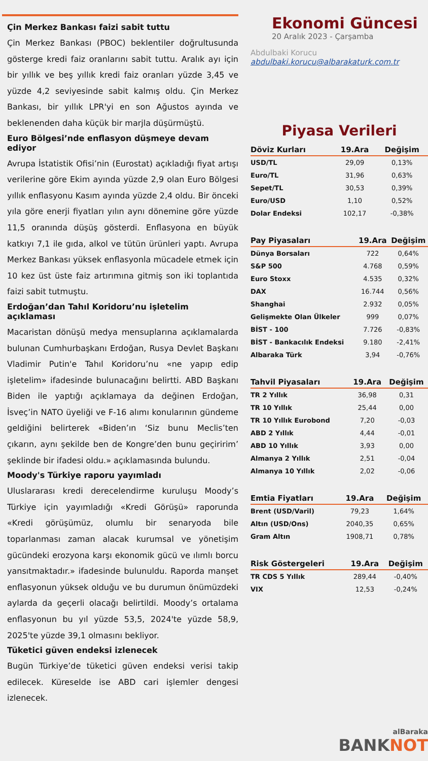Çin Merkez Bankası faizi sabit tuttu
Çin Merkez Bankası (PBOC) beklentiler doğrultusunda gösterge kredi faiz oranlarını sabit tuttu. Aralık ayı için bir yıllık ve beş yıllık kredi faiz oranları yüzde 3,45 ve yüzde 4,2 seviyesinde sabit kalmış oldu. Çin Merkez Bankası, bir yıllık LPR'yi en son Ağustos ayında ve beklenenden daha küçük bir marjla düşürmüştü.
Euro Bölgesi’nde enflasyon düşmeye devam ediyor
Avrupa İstatistik Ofisi’nin (Eurostat) açıkladığı fiyat artışı verilerine göre Ekim ayında yüzde 2,9 olan Euro Bölgesi yıllık enflasyonu Kasım ayında yüzde 2,4 oldu. Bir önceki yıla göre enerji fiyatları yılın aynı dönemine göre yüzde 11,5 oranında düşüş gösterdi. Enflasyona en büyük katkıyı 7,1 ile gıda, alkol ve tütün ürünleri yaptı. Avrupa Merkez Bankası yüksek enflasyonla mücadele etmek için 10 kez üst üste faiz artırımına gitmiş son iki toplantıda faizi sabit tutmuştu.
Erdoğan’dan Tahıl Koridoru’nu işletelim açıklaması
Macaristan dönüşü medya mensuplarına açıklamalarda bulunan Cumhurbaşkanı Erdoğan, Rusya Devlet Başkanı Vladimir Putin'e Tahıl Koridoru’nu «ne yapıp edip işletelim» ifadesinde bulunacağını belirtti. ABD Başkanı Biden ile yaptığı açıklamaya da değinen Erdoğan, İsveç’in NATO üyeliği ve F-16 alımı konularının gündeme geldiğini belirterek «Biden’ın ‘Siz bunu Meclis’ten çıkarın, aynı şekilde ben de Kongre’den bunu geçiririm’ şeklinde bir ifadesi oldu.» açıklamasında bulundu.
Moody's Türkiye raporu yayımladı
Uluslararası kredi derecelendirme kuruluşu Moody’s Türkiye için yayımladığı «Kredi Görüşü» raporunda «Kredi görüşümüz, olumlu bir senaryoda bile toparlanması zaman alacak kurumsal ve yönetişim gücündeki erozyona karşı ekonomik gücü ve ılımlı borcu yansıtmaktadır.» ifadesinde bulunuldu. Raporda manşet enflasyonun yüksek olduğu ve bu durumun önümüzdeki aylarda da geçerli olacağı belirtildi. Moody’s ortalama enflasyonun bu yıl yüzde 53,5, 2024'te yüzde 58,9, 2025'te yüzde 39,1 olmasını bekliyor.
Tüketici güven endeksi izlenecek
Bugün Türkiye’de tüketici güven endeksi verisi takip edilecek. Küreselde ise ABD cari işlemler dengesi izlenecek.
Ekonomi Güncesi
20 Aralık 2023 - Çarşamba
Abdulbaki Korucu
abdulbaki.korucu@albarakaturk.com.tr
Piyasa Verileri
| Döviz Kurları | 19.Ara | Değişim |
| --- | --- | --- |
| USD/TL | 29,09 | 0,13% |
| Euro/TL | 31,96 | 0,63% |
| Sepet/TL | 30,53 | 0,39% |
| Euro/USD | 1,10 | 0,52% |
| Dolar Endeksi | 102,17 | -0,38% |
| Pay Piyasaları | 19.Ara | Değişim |
| --- | --- | --- |
| Dünya Borsaları | 722 | 0,64% |
| S&P 500 | 4.768 | 0,59% |
| Euro Stoxx | 4.535 | 0,32% |
| DAX | 16.744 | 0,56% |
| Shanghai | 2.932 | 0,05% |
| Gelişmekte Olan Ülkeler | 999 | 0,07% |
| BİST - 100 | 7.726 | -0,83% |
| BİST - Bankacılık Endeksi | 9.180 | -2,41% |
| Albaraka Türk | 3,94 | -0,76% |
| Tahvil Piyasaları | 19.Ara | Değişim |
| --- | --- | --- |
| TR 2 Yıllık | 36,98 | 0,31 |
| TR 10 Yıllık | 25,44 | 0,00 |
| TR 10 Yıllık Eurobond | 7,20 | -0,03 |
| ABD 2 Yıllık | 4,44 | -0,01 |
| ABD 10 Yıllık | 3,93 | 0,00 |
| Almanya 2 Yıllık | 2,51 | -0,04 |
| Almanya 10 Yıllık | 2,02 | -0,06 |
| Emtia Fiyatları | 19.Ara | Değişim |
| --- | --- | --- |
| Brent (USD/Varil) | 79,23 | 1,64% |
| Altın (USD/Ons) | 2040,35 | 0,65% |
| Gram Altın | 1908,71 | 0,78% |
| Risk Göstergeleri | 19.Ara | Değişim |
| --- | --- | --- |
| TR CDS 5 Yıllık | 289,44 | -0,40% |
| VIX | 12,53 | -0,24% |
alBaraka
BANKNOT